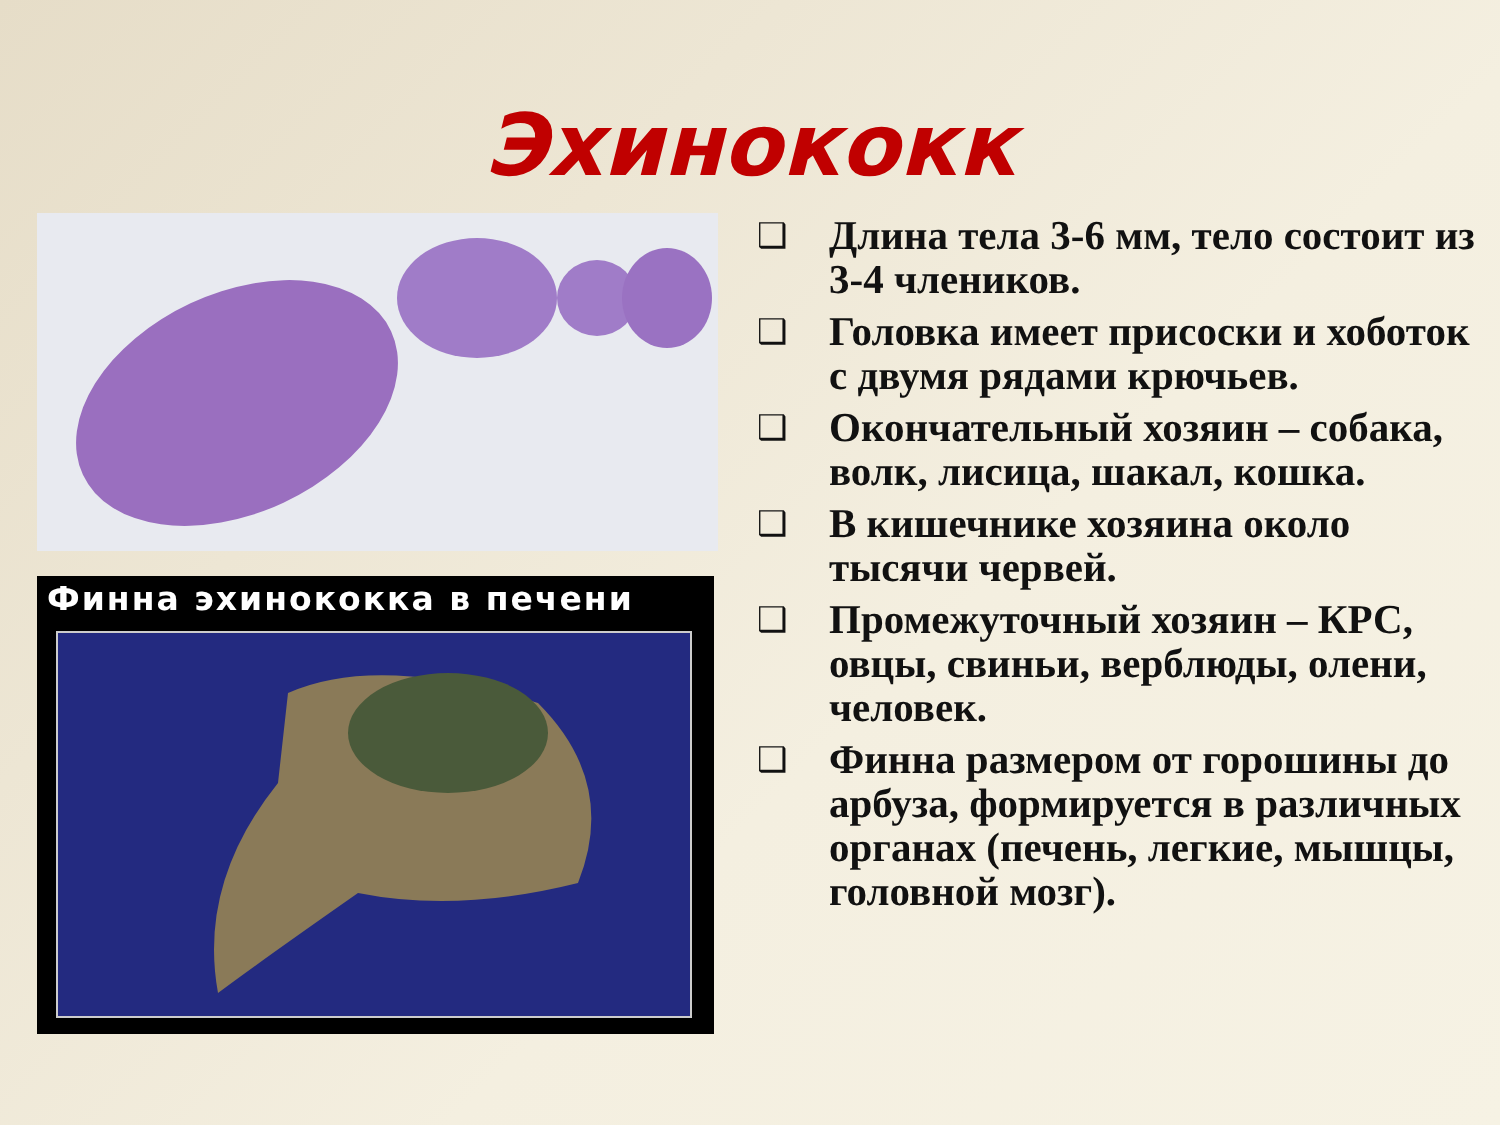Эхинококк
Финна эхинококка в печени
❑ Длина тела 3-6 мм, тело состоит из 3-4 члеников.
❑ Головка имеет присоски и хоботок с двумя рядами крючьев.
❑ Окончательный хозяин – собака, волк, лисица, шакал, кошка.
❑ В кишечнике хозяина около тысячи червей.
❑ Промежуточный хозяин – КРС, овцы, свиньи, верблюды, олени, человек.
❑ Финна размером от горошины до арбуза, формируется в различных органах (печень, легкие, мышцы, головной мозг).